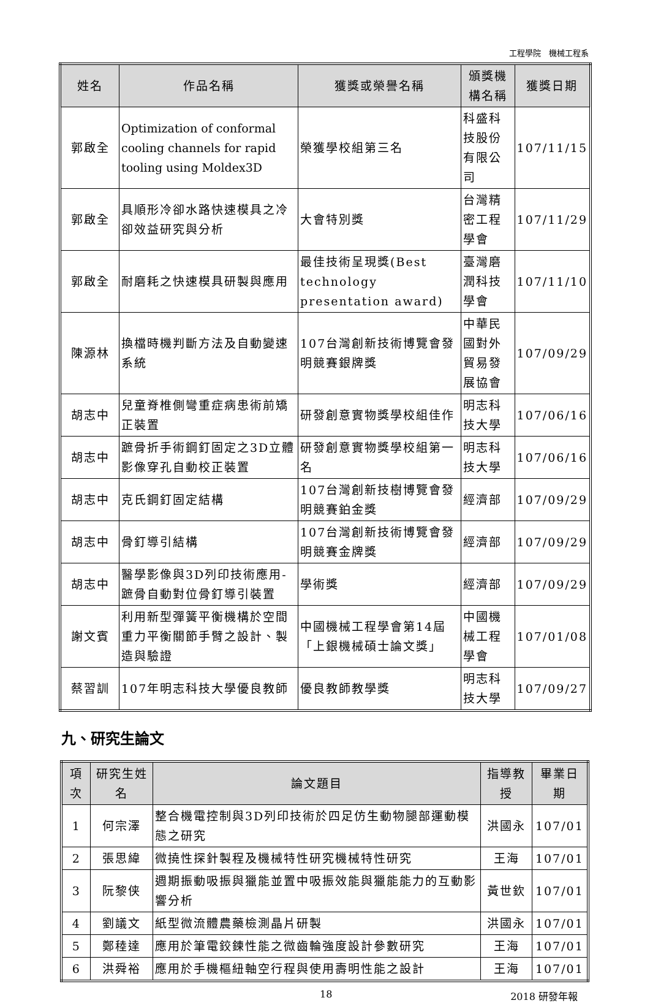工程學院　機械工程系
| 姓名 | 作品名稱 | 獲獎或榮譽名稱 | 頒獎機構名稱 | 獲獎日期 |
| --- | --- | --- | --- | --- |
| 郭啟全 | Optimization of conformal cooling channels for rapid tooling using Moldex3D | 榮獲學校組第三名 | 科盛科技股份有限公司 | 107/11/15 |
| 郭啟全 | 具順形冷卻水路快速模具之冷卻效益研究與分析 | 大會特別獎 | 台灣精密工程學會 | 107/11/29 |
| 郭啟全 | 耐磨耗之快速模具研製與應用 | 最佳技術呈現獎(Best technology presentation award) | 臺灣磨潤科技學會 | 107/11/10 |
| 陳源林 | 換檔時機判斷方法及自動變速系統 | 107台灣創新技術博覽會發明競賽銀牌獎 | 中華民國對外貿易發展協會 | 107/09/29 |
| 胡志中 | 兒童脊椎側彎重症病患術前矯正裝置 | 研發創意實物獎學校組佳作 | 明志科技大學 | 107/06/16 |
| 胡志中 | 蹠骨折手術鋼釘固定之3D立體影像穿孔自動校正裝置 | 研發創意實物獎學校組第一名 | 明志科技大學 | 107/06/16 |
| 胡志中 | 克氏鋼釘固定結構 | 107台灣創新技樹博覽會發明競賽鉑金獎 | 經濟部 | 107/09/29 |
| 胡志中 | 骨釘導引結構 | 107台灣創新技術博覽會發明競賽金牌獎 | 經濟部 | 107/09/29 |
| 胡志中 | 醫學影像與3D列印技術應用-蹠骨自動對位骨釘導引裝置 | 學術獎 | 經濟部 | 107/09/29 |
| 謝文賓 | 利用新型彈簧平衡機構於空間重力平衡關節手臂之設計、製造與驗證 | 中國機械工程學會第14屆「上銀機械碩士論文獎」 | 中國機械工程學會 | 107/01/08 |
| 蔡習訓 | 107年明志科技大學優良教師 | 優良教師教學獎 | 明志科技大學 | 107/09/27 |
九、研究生論文
| 項次 | 研究生姓名 | 論文題目 | 指導教授 | 畢業日期 |
| --- | --- | --- | --- | --- |
| 1 | 何宗澤 | 整合機電控制與3D列印技術於四足仿生動物腿部運動模態之研究 | 洪國永 | 107/01 |
| 2 | 張思緯 | 微撓性探針製程及機械特性研究機械特性研究 | 王海 | 107/01 |
| 3 | 阮黎侠 | 週期振動吸振與獵能並置中吸振效能與獵能能力的互動影響分析 | 黃世欽 | 107/01 |
| 4 | 劉議文 | 紙型微流體農藥檢測晶片研製 | 洪國永 | 107/01 |
| 5 | 鄭稑達 | 應用於筆電鉸鍊性能之微齒輪強度設計參數研究 | 王海 | 107/01 |
| 6 | 洪舜裕 | 應用於手機樞紐軸空行程與使用壽明性能之設計 | 王海 | 107/01 |
18 2018 研發年報